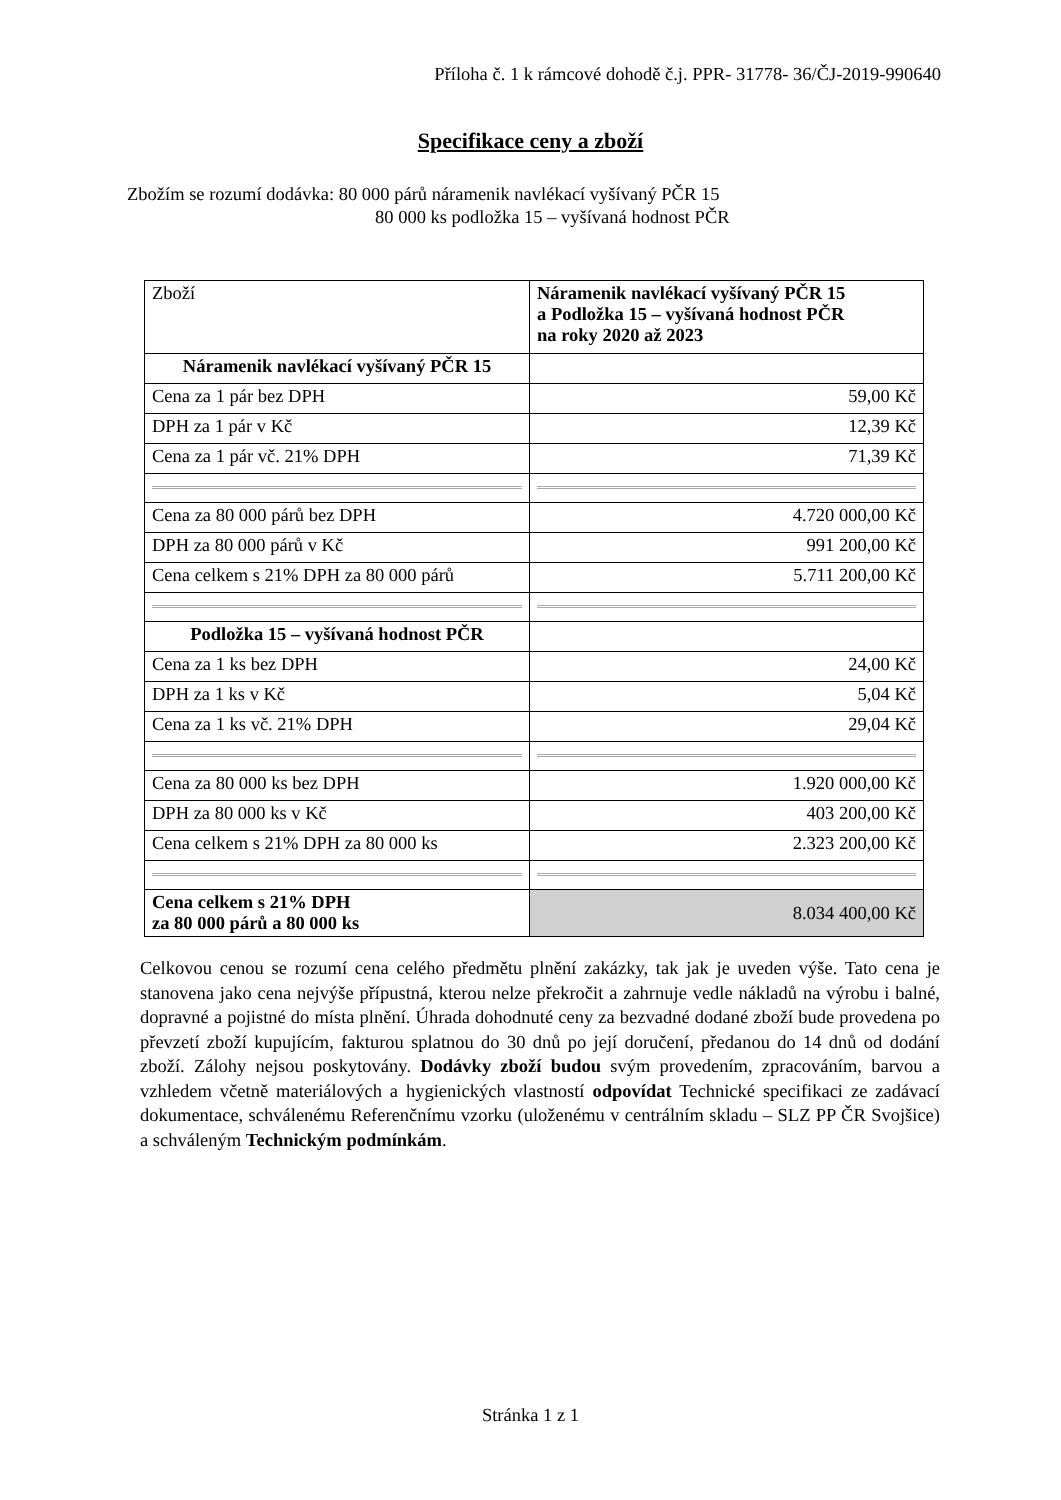Příloha č. 1 k rámcové dohodě č.j. PPR- 31778- 36/ČJ-2019-990640
Specifikace ceny a zboží
Zbožím se rozumí dodávka: 80 000 párů náramenik navlékací vyšívaný PČR 15
80 000 ks podložka 15 – vyšívaná hodnost PČR
| Zboží | Náramenik navlékací vyšívaný PČR 15 a Podložka 15 – vyšívaná hodnost PČR na roky 2020 až 2023 |
| Náramenik navlékací vyšívaný PČR 15 | |
| Cena za 1 pár bez DPH | 59,00 Kč |
| DPH za 1 pár v Kč | 12,39 Kč |
| Cena za 1 pár vč. 21% DPH | 71,39 Kč |
| Cena za 80 000 párů bez DPH | 4.720 000,00 Kč |
| DPH za 80 000 párů v Kč | 991 200,00 Kč |
| Cena celkem s 21% DPH za 80 000 párů | 5.711 200,00 Kč |
| Podložka 15 – vyšívaná hodnost PČR | |
| Cena za 1 ks bez DPH | 24,00 Kč |
| DPH za 1 ks v Kč | 5,04 Kč |
| Cena za 1 ks vč. 21% DPH | 29,04 Kč |
| Cena za 80 000 ks bez DPH | 1.920 000,00 Kč |
| DPH za 80 000 ks v Kč | 403 200,00 Kč |
| Cena celkem s 21% DPH za 80 000 ks | 2.323 200,00 Kč |
| Cena celkem s 21% DPH za 80 000 párů a 80 000 ks | 8.034 400,00 Kč |
Celkovou cenou se rozumí cena celého předmětu plnění zakázky, tak jak je uveden výše. Tato cena je stanovena jako cena nejvýše přípustná, kterou nelze překročit a zahrnuje vedle nákladů na výrobu i balné, dopravné a pojistné do místa plnění. Úhrada dohodnuté ceny za bezvadné dodané zboží bude provedena po převzetí zboží kupujícím, fakturou splatnou do 30 dnů po její doručení, předanou do 14 dnů od dodání zboží. Zálohy nejsou poskytovány. Dodávky zboží budou svým provedením, zpracováním, barvou a vzhledem včetně materiálových a hygienických vlastností odpovídat Technické specifikaci ze zadávací dokumentace, schválenému Referenčnímu vzorku (uloženému v centrálním skladu – SLZ PP ČR Svojšice) a schváleným Technickým podmínkám.
Stránka 1 z 1